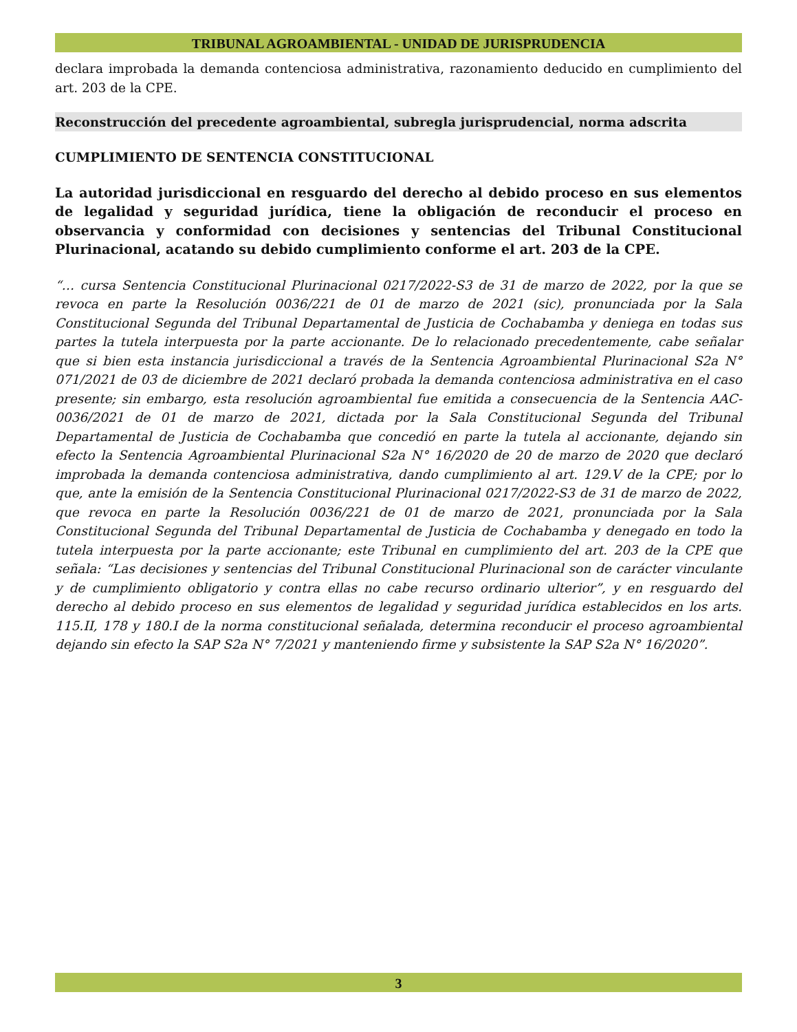TRIBUNAL AGROAMBIENTAL - UNIDAD DE JURISPRUDENCIA
declara improbada la demanda contenciosa administrativa, razonamiento deducido en cumplimiento del art. 203 de la CPE.
Reconstrucción del precedente agroambiental, subregla jurisprudencial, norma adscrita
CUMPLIMIENTO DE SENTENCIA CONSTITUCIONAL
La autoridad jurisdiccional en resguardo del derecho al debido proceso en sus elementos de legalidad y seguridad jurídica, tiene la obligación de reconducir el proceso en observancia y conformidad con decisiones y sentencias del Tribunal Constitucional Plurinacional, acatando su debido cumplimiento conforme el art. 203 de la CPE.
“… cursa Sentencia Constitucional Plurinacional 0217/2022-S3 de 31 de marzo de 2022, por la que se revoca en parte la Resolución 0036/221 de 01 de marzo de 2021 (sic), pronunciada por la Sala Constitucional Segunda del Tribunal Departamental de Justicia de Cochabamba y deniega en todas sus partes la tutela interpuesta por la parte accionante. De lo relacionado precedentemente, cabe señalar que si bien esta instancia jurisdiccional a través de la Sentencia Agroambiental Plurinacional S2a N° 071/2021 de 03 de diciembre de 2021 declaró probada la demanda contenciosa administrativa en el caso presente; sin embargo, esta resolución agroambiental fue emitida a consecuencia de la Sentencia AAC-0036/2021 de 01 de marzo de 2021, dictada por la Sala Constitucional Segunda del Tribunal Departamental de Justicia de Cochabamba que concedió en parte la tutela al accionante, dejando sin efecto la Sentencia Agroambiental Plurinacional S2a N° 16/2020 de 20 de marzo de 2020 que declaró improbada la demanda contenciosa administrativa, dando cumplimiento al art. 129.V de la CPE; por lo que, ante la emisión de la Sentencia Constitucional Plurinacional 0217/2022-S3 de 31 de marzo de 2022, que revoca en parte la Resolución 0036/221 de 01 de marzo de 2021, pronunciada por la Sala Constitucional Segunda del Tribunal Departamental de Justicia de Cochabamba y denegado en todo la tutela interpuesta por la parte accionante; este Tribunal en cumplimiento del art. 203 de la CPE que señala: “Las decisiones y sentencias del Tribunal Constitucional Plurinacional son de carácter vinculante y de cumplimiento obligatorio y contra ellas no cabe recurso ordinario ulterior”, y en resguardo del derecho al debido proceso en sus elementos de legalidad y seguridad jurídica establecidos en los arts. 115.II, 178 y 180.I de la norma constitucional señalada, determina reconducir el proceso agroambiental dejando sin efecto la SAP S2a N° 7/2021 y manteniendo firme y subsistente la SAP S2a N° 16/2020”.
3